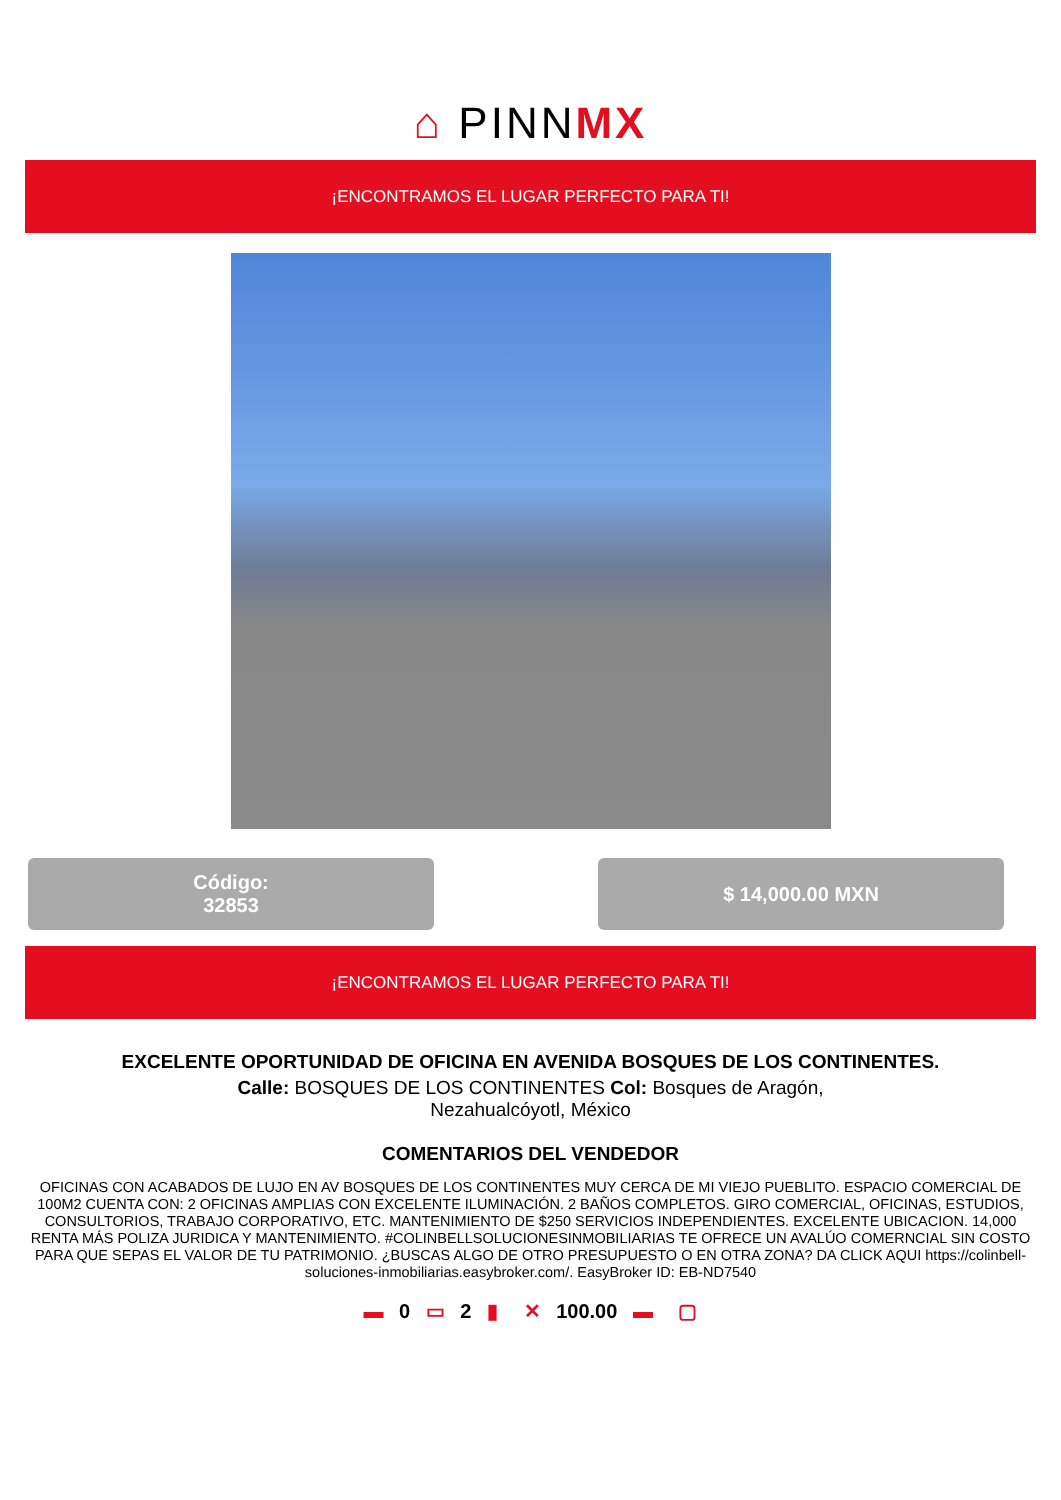⌂ PINNMX
¡ENCONTRAMOS EL LUGAR PERFECTO PARA TI!
Código:
32853
$ 14,000.00 MXN
¡ENCONTRAMOS EL LUGAR PERFECTO PARA TI!
EXCELENTE OPORTUNIDAD DE OFICINA EN AVENIDA BOSQUES DE LOS CONTINENTES.
Calle: BOSQUES DE LOS CONTINENTES Col: Bosques de Aragón, Nezahualcóyotl, México
COMENTARIOS DEL VENDEDOR
OFICINAS CON ACABADOS DE LUJO EN AV BOSQUES DE LOS CONTINENTES MUY CERCA DE MI VIEJO PUEBLITO. ESPACIO COMERCIAL DE 100M2 CUENTA CON: 2 OFICINAS AMPLIAS CON EXCELENTE ILUMINACIÓN. 2 BAÑOS COMPLETOS. GIRO COMERCIAL, OFICINAS, ESTUDIOS, CONSULTORIOS, TRABAJO CORPORATIVO, ETC. MANTENIMIENTO DE $250 SERVICIOS INDEPENDIENTES. EXCELENTE UBICACION. 14,000 RENTA MÁS POLIZA JURIDICA Y MANTENIMIENTO. #COLINBELLSOLUCIONESINMOBILIARIAS TE OFRECE UN AVALÚO COMERNCIAL SIN COSTO PARA QUE SEPAS EL VALOR DE TU PATRIMONIO. ¿BUSCAS ALGO DE OTRO PRESUPUESTO O EN OTRA ZONA? DA CLICK AQUI https://colinbell-soluciones-inmobiliarias.easybroker.com/. EasyBroker ID: EB-ND7540
▬ 0 ▭ 2 ▮ ✕ 100.00 ▬ ▢